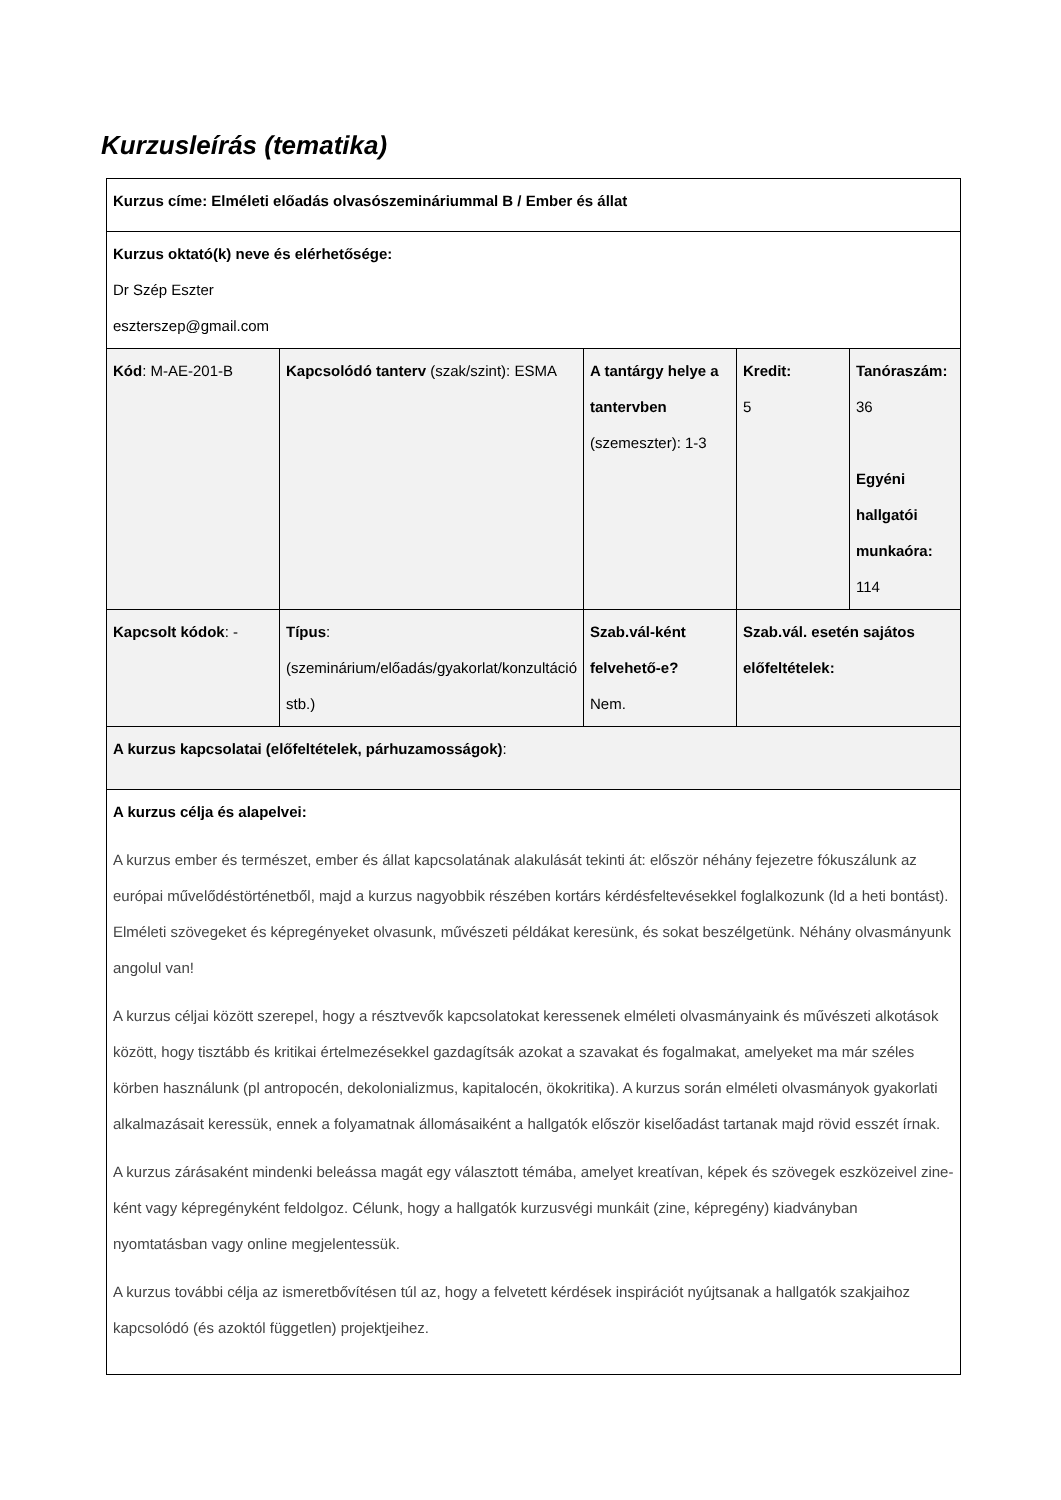Kurzusleírás (tematika)
| Kurzus címe: Elméleti előadás olvasószemináriummal B / Ember és állat | | | | |
| Kurzus oktató(k) neve és elérhetősége: Dr Szép Eszter eszterszep@gmail.com | | | | |
| Kód : M-AE-201-B | Kapcsolódó tanterv (szak/szint): ESMA | A tantárgy helye a tantervben (szemeszter): 1-3 | Kredit: 5 | Tanóraszám: 36 Egyéni hallgatói munkaóra: 114 |
| Kapcsolt kódok : - | Típus : (szeminárium/előadás/gyakorlat/konzultáció stb.) | Szab.vál-ként felvehető-e? Nem. | Szab.vál. esetén sajátos előfeltételek: | |
| A kurzus kapcsolatai (előfeltételek, párhuzamosságok) : | | | | |
| A kurzus célja és alapelvei: A kurzus ember és természet, ember és állat kapcsolatának alakulását tekinti át: először néhány fejezetre fókuszálunk az európai művelődéstörténetből, majd a kurzus nagyobbik részében kortárs kérdésfeltevésekkel foglalkozunk (ld a heti bontást). Elméleti szövegeket és képregényeket olvasunk, művészeti példákat keresünk, és sokat beszélgetünk. Néhány olvasmányunk angolul van! A kurzus céljai között szerepel, hogy a résztvevők kapcsolatokat keressenek elméleti olvasmányaink és művészeti alkotások között, hogy tisztább és kritikai értelmezésekkel gazdagítsák azokat a szavakat és fogalmakat, amelyeket ma már széles körben használunk (pl antropocén, dekolonializmus, kapitalocén, ökokritika). A kurzus során elméleti olvasmányok gyakorlati alkalmazásait keressük, ennek a folyamatnak állomásaiként a hallgatók először kiselőadást tartanak majd rövid esszét írnak. A kurzus zárásaként mindenki beleássa magát egy választott témába, amelyet kreatívan, képek és szövegek eszközeivel zine-ként vagy képregényként feldolgoz. Célunk, hogy a hallgatók kurzusvégi munkáit (zine, képregény) kiadványban nyomtatásban vagy online megjelentessük. A kurzus további célja az ismeretbővítésen túl az, hogy a felvetett kérdések inspirációt nyújtsanak a hallgatók szakjaihoz kapcsolódó (és azoktól független) projektjeihez. | | | | |